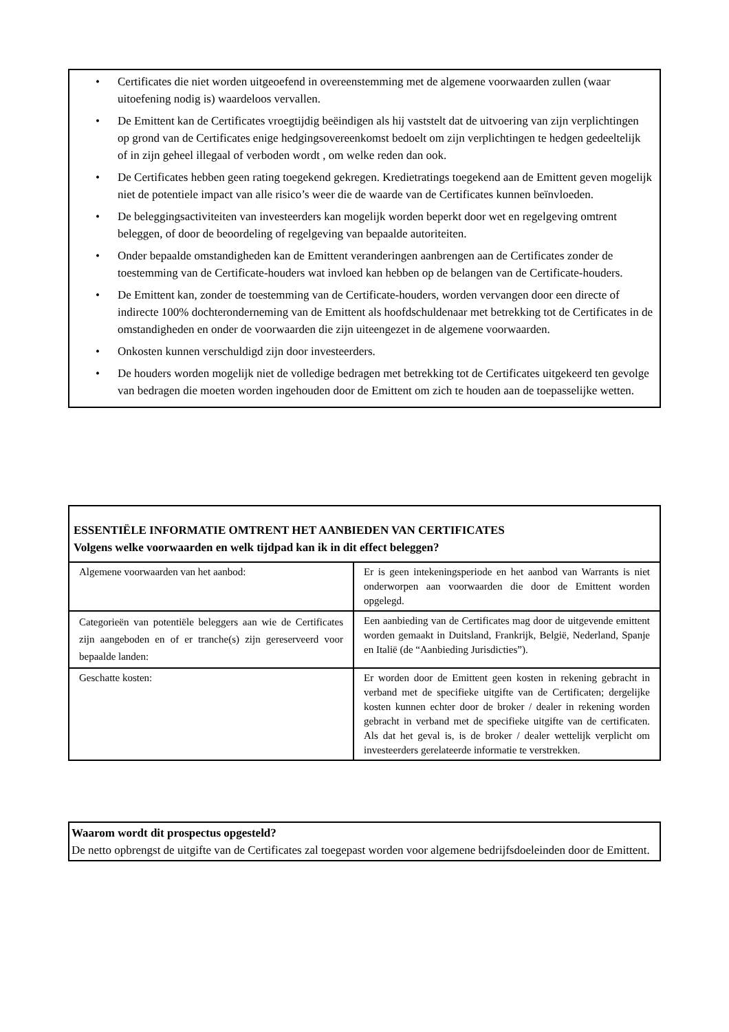• Certificates die niet worden uitgeoefend in overeenstemming met de algemene voorwaarden zullen (waar uitoefening nodig is) waardeloos vervallen.
• De Emittent kan de Certificates vroegtijdig beëindigen als hij vaststelt dat de uitvoering van zijn verplichtingen op grond van de Certificates enige hedgingsovereenkomst bedoelt om zijn verplichtingen te hedgen gedeeltelijk of in zijn geheel illegaal of verboden wordt , om welke reden dan ook.
• De Certificates hebben geen rating toegekend gekregen. Kredietratings toegekend aan de Emittent geven mogelijk niet de potentiele impact van alle risico’s weer die de waarde van de Certificates kunnen beïnvloeden.
• De beleggingsactiviteiten van investeerders kan mogelijk worden beperkt door wet en regelgeving omtrent beleggen, of door de beoordeling of regelgeving van bepaalde autoriteiten.
• Onder bepaalde omstandigheden kan de Emittent veranderingen aanbrengen aan de Certificates zonder de toestemming van de Certificate-houders wat invloed kan hebben op de belangen van de Certificate-houders.
• De Emittent kan, zonder de toestemming van de Certificate-houders, worden vervangen door een directe of indirecte 100% dochteronderneming van de Emittent als hoofdschuldenaar met betrekking tot de Certificates in de omstandigheden en onder de voorwaarden die zijn uiteengezet in de algemene voorwaarden.
• Onkosten kunnen verschuldigd zijn door investeerders.
• De houders worden mogelijk niet de volledige bedragen met betrekking tot de Certificates uitgekeerd ten gevolge van bedragen die moeten worden ingehouden door de Emittent om zich te houden aan de toepasselijke wetten.
ESSENTIËLE INFORMATIE OMTRENT HET AANBIEDEN VAN CERTIFICATES
Volgens welke voorwaarden en welk tijdpad kan ik in dit effect beleggen?
| Algemene voorwaarden van het aanbod: | Er is geen intekeningsperiode en het aanbod van Warrants is niet onderworpen aan voorwaarden die door de Emittent worden opgelegd. |
| Categorieën van potentiële beleggers aan wie de Certificates zijn aangeboden en of er tranche(s) zijn gereserveerd voor bepaalde landen: | Een aanbieding van de Certificates mag door de uitgevende emittent worden gemaakt in Duitsland, Frankrijk, België, Nederland, Spanje en Italië (de “Aanbieding Jurisdicties”). |
| Geschatte kosten: | Er worden door de Emittent geen kosten in rekening gebracht in verband met de specifieke uitgifte van de Certificaten; dergelijke kosten kunnen echter door de broker / dealer in rekening worden gebracht in verband met de specifieke uitgifte van de certificaten. Als dat het geval is, is de broker / dealer wettelijk verplicht om investeerders gerelateerde informatie te verstrekken. |
Waarom wordt dit prospectus opgesteld?
De netto opbrengst de uitgifte van de Certificates zal toegepast worden voor algemene bedrijfsdoeleinden door de Emittent.